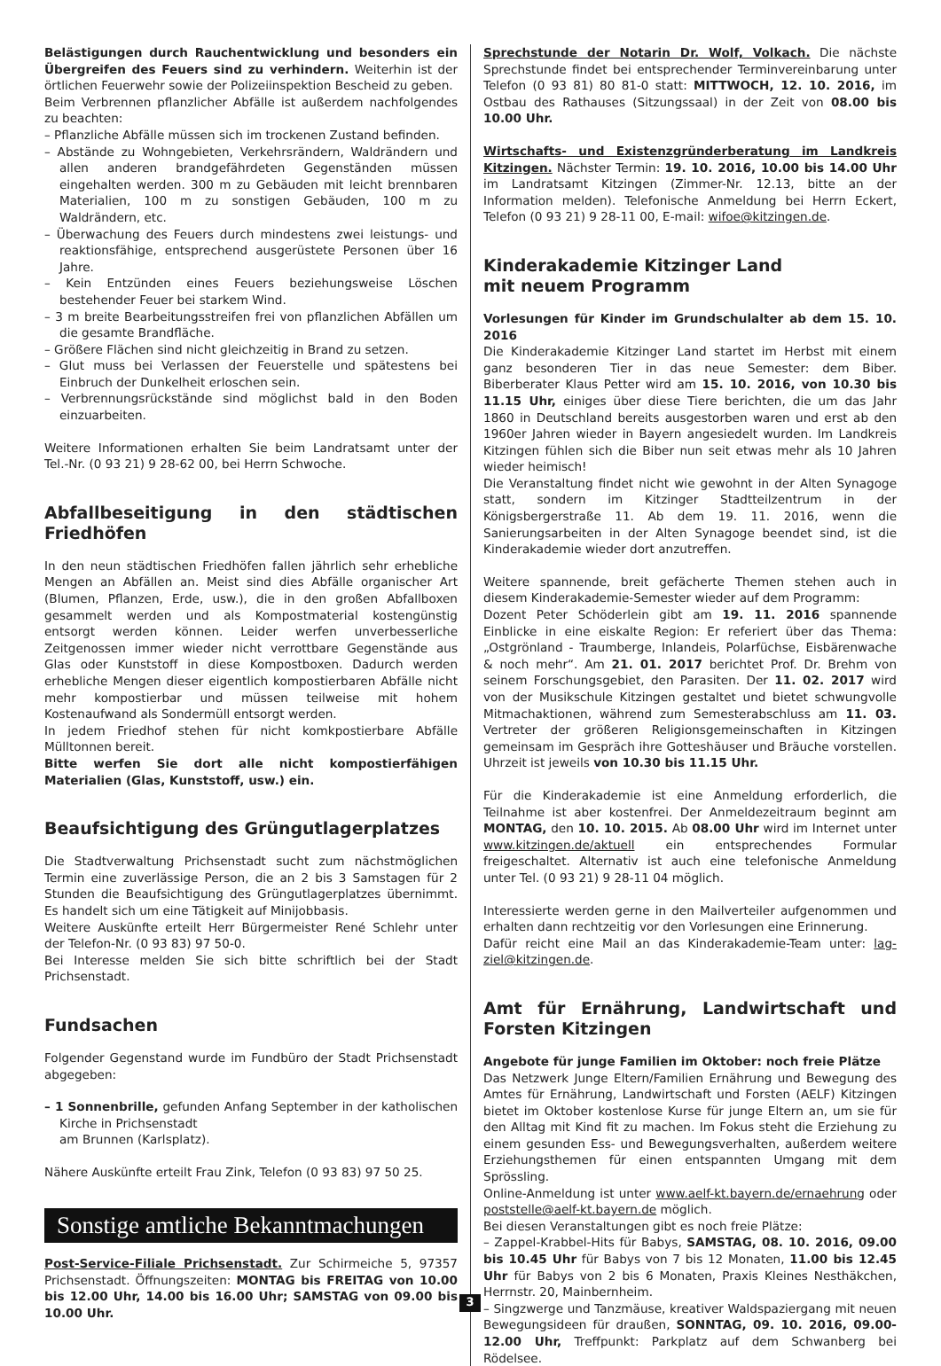Belästigungen durch Rauchentwicklung und besonders ein Übergreifen des Feuers sind zu verhindern. Weiterhin ist der örtlichen Feuerwehr sowie der Polizeiinspektion Bescheid zu geben.
Beim Verbrennen pflanzlicher Abfälle ist außerdem nachfolgendes zu beachten:
– Pflanzliche Abfälle müssen sich im trockenen Zustand befinden.
– Abstände zu Wohngebieten, Verkehrsrändern, Waldrändern und allen anderen brandgefährdeten Gegenständen müssen eingehalten werden. 300 m zu Gebäuden mit leicht brennbaren Materialien, 100 m zu sonstigen Gebäuden, 100 m zu Waldrändern, etc.
– Überwachung des Feuers durch mindestens zwei leistungs- und reaktionsfähige, entsprechend ausgerüstete Personen über 16 Jahre.
– Kein Entzünden eines Feuers beziehungsweise Löschen bestehender Feuer bei starkem Wind.
– 3 m breite Bearbeitungsstreifen frei von pflanzlichen Abfällen um die gesamte Brandfläche.
– Größere Flächen sind nicht gleichzeitig in Brand zu setzen.
– Glut muss bei Verlassen der Feuerstelle und spätestens bei Einbruch der Dunkelheit erloschen sein.
– Verbrennungsrückstände sind möglichst bald in den Boden einzuarbeiten.
Weitere Informationen erhalten Sie beim Landratsamt unter der Tel.-Nr. (0 93 21) 9 28-62 00, bei Herrn Schwoche.
Abfallbeseitigung in den städtischen Friedhöfen
In den neun städtischen Friedhöfen fallen jährlich sehr erhebliche Mengen an Abfällen an. Meist sind dies Abfälle organischer Art (Blumen, Pflanzen, Erde, usw.), die in den großen Abfallboxen gesammelt werden und als Kompostmaterial kostengünstig entsorgt werden können. Leider werfen unverbesserliche Zeitgenossen immer wieder nicht verrottbare Gegenstände aus Glas oder Kunststoff in diese Kompostboxen. Dadurch werden erhebliche Mengen dieser eigentlich kompostierbaren Abfälle nicht mehr kompostierbar und müssen teilweise mit hohem Kostenaufwand als Sondermüll entsorgt werden.
In jedem Friedhof stehen für nicht komkpostierbare Abfälle Mülltonnen bereit.
Bitte werfen Sie dort alle nicht kompostierfähigen Materialien (Glas, Kunststoff, usw.) ein.
Beaufsichtigung des Grüngutlagerplatzes
Die Stadtverwaltung Prichsenstadt sucht zum nächstmöglichen Termin eine zuverlässige Person, die an 2 bis 3 Samstagen für 2 Stunden die Beaufsichtigung des Grüngutlagerplatzes übernimmt. Es handelt sich um eine Tätigkeit auf Minijobbasis.
Weitere Auskünfte erteilt Herr Bürgermeister René Schlehr unter der Telefon-Nr. (0 93 83) 97 50-0.
Bei Interesse melden Sie sich bitte schriftlich bei der Stadt Prichsenstadt.
Fundsachen
Folgender Gegenstand wurde im Fundbüro der Stadt Prichsenstadt abgegeben:
– 1 Sonnenbrille, gefunden Anfang September in der katholischen Kirche in Prichsenstadt
am Brunnen (Karlsplatz).
Nähere Auskünfte erteilt Frau Zink, Telefon (0 93 83) 97 50 25.
Sonstige amtliche Bekanntmachungen
Post-Service-Filiale Prichsenstadt. Zur Schirmeiche 5, 97357 Prichsenstadt. Öffnungszeiten: MONTAG bis FREITAG von 10.00 bis 12.00 Uhr, 14.00 bis 16.00 Uhr; SAMSTAG von 09.00 bis 10.00 Uhr.
Sprechstunde der Notarin Dr. Wolf, Volkach. Die nächste Sprechstunde findet bei entsprechender Terminvereinbarung unter Telefon (0 93 81) 80 81-0 statt: MITTWOCH, 12. 10. 2016, im Ostbau des Rathauses (Sitzungssaal) in der Zeit von 08.00 bis 10.00 Uhr.
Wirtschafts- und Existenzgründerberatung im Landkreis Kitzingen. Nächster Termin: 19. 10. 2016, 10.00 bis 14.00 Uhr im Landratsamt Kitzingen (Zimmer-Nr. 12.13, bitte an der Information melden). Telefonische Anmeldung bei Herrn Eckert, Telefon (0 93 21) 9 28-11 00, E-mail: wifoe@kitzingen.de.
Kinderakademie Kitzinger Land
mit neuem Programm
Vorlesungen für Kinder im Grundschulalter ab dem 15. 10. 2016
Die Kinderakademie Kitzinger Land startet im Herbst mit einem ganz besonderen Tier in das neue Semester: dem Biber. Biberberater Klaus Petter wird am 15. 10. 2016, von 10.30 bis 11.15 Uhr, einiges über diese Tiere berichten, die um das Jahr 1860 in Deutschland bereits ausgestorben waren und erst ab den 1960er Jahren wieder in Bayern angesiedelt wurden. Im Landkreis Kitzingen fühlen sich die Biber nun seit etwas mehr als 10 Jahren wieder heimisch!
Die Veranstaltung findet nicht wie gewohnt in der Alten Synagoge statt, sondern im Kitzinger Stadtteilzentrum in der Königsbergerstraße 11. Ab dem 19. 11. 2016, wenn die Sanierungsarbeiten in der Alten Synagoge beendet sind, ist die Kinderakademie wieder dort anzutreffen.
Weitere spannende, breit gefächerte Themen stehen auch in diesem Kinderakademie-Semester wieder auf dem Programm:
Dozent Peter Schöderlein gibt am 19. 11. 2016 spannende Einblicke in eine eiskalte Region: Er referiert über das Thema: „Ostgrönland - Traumberge, Inlandeis, Polarfüchse, Eisbärenwache & noch mehr“. Am 21. 01. 2017 berichtet Prof. Dr. Brehm von seinem Forschungsgebiet, den Parasiten. Der 11. 02. 2017 wird von der Musikschule Kitzingen gestaltet und bietet schwungvolle Mitmachaktionen, während zum Semesterabschluss am 11. 03. Vertreter der größeren Religionsgemeinschaften in Kitzingen gemeinsam im Gespräch ihre Gotteshäuser und Bräuche vorstellen. Uhrzeit ist jeweils von 10.30 bis 11.15 Uhr.
Für die Kinderakademie ist eine Anmeldung erforderlich, die Teilnahme ist aber kostenfrei. Der Anmeldezeitraum beginnt am MONTAG, den 10. 10. 2015. Ab 08.00 Uhr wird im Internet unter www.kitzingen.de/aktuell ein entsprechendes Formular freigeschaltet. Alternativ ist auch eine telefonische Anmeldung unter Tel. (0 93 21) 9 28-11 04 möglich.
Interessierte werden gerne in den Mailverteiler aufgenommen und erhalten dann rechtzeitig vor den Vorlesungen eine Erinnerung.
Dafür reicht eine Mail an das Kinderakademie-Team unter: lag-ziel@kitzingen.de.
Amt für Ernährung, Landwirtschaft und Forsten Kitzingen
Angebote für junge Familien im Oktober: noch freie Plätze
Das Netzwerk Junge Eltern/Familien Ernährung und Bewegung des Amtes für Ernährung, Landwirtschaft und Forsten (AELF) Kitzingen bietet im Oktober kostenlose Kurse für junge Eltern an, um sie für den Alltag mit Kind fit zu machen. Im Fokus steht die Erziehung zu einem gesunden Ess- und Bewegungsverhalten, außerdem weitere Erziehungsthemen für einen entspannten Umgang mit dem Sprössling.
Online-Anmeldung ist unter www.aelf-kt.bayern.de/ernaehrung oder poststelle@aelf-kt.bayern.de möglich.
Bei diesen Veranstaltungen gibt es noch freie Plätze:
– Zappel-Krabbel-Hits für Babys, SAMSTAG, 08. 10. 2016, 09.00 bis 10.45 Uhr für Babys von 7 bis 12 Monaten, 11.00 bis 12.45 Uhr für Babys von 2 bis 6 Monaten, Praxis Kleines Nesthäkchen, Herrnstr. 20, Mainbernheim.
– Singzwerge und Tanzmäuse, kreativer Waldspaziergang mit neuen Bewegungsideen für draußen, SONNTAG, 09. 10. 2016, 09.00-12.00 Uhr, Treffpunkt: Parkplatz auf dem Schwanberg bei Rödelsee.
3